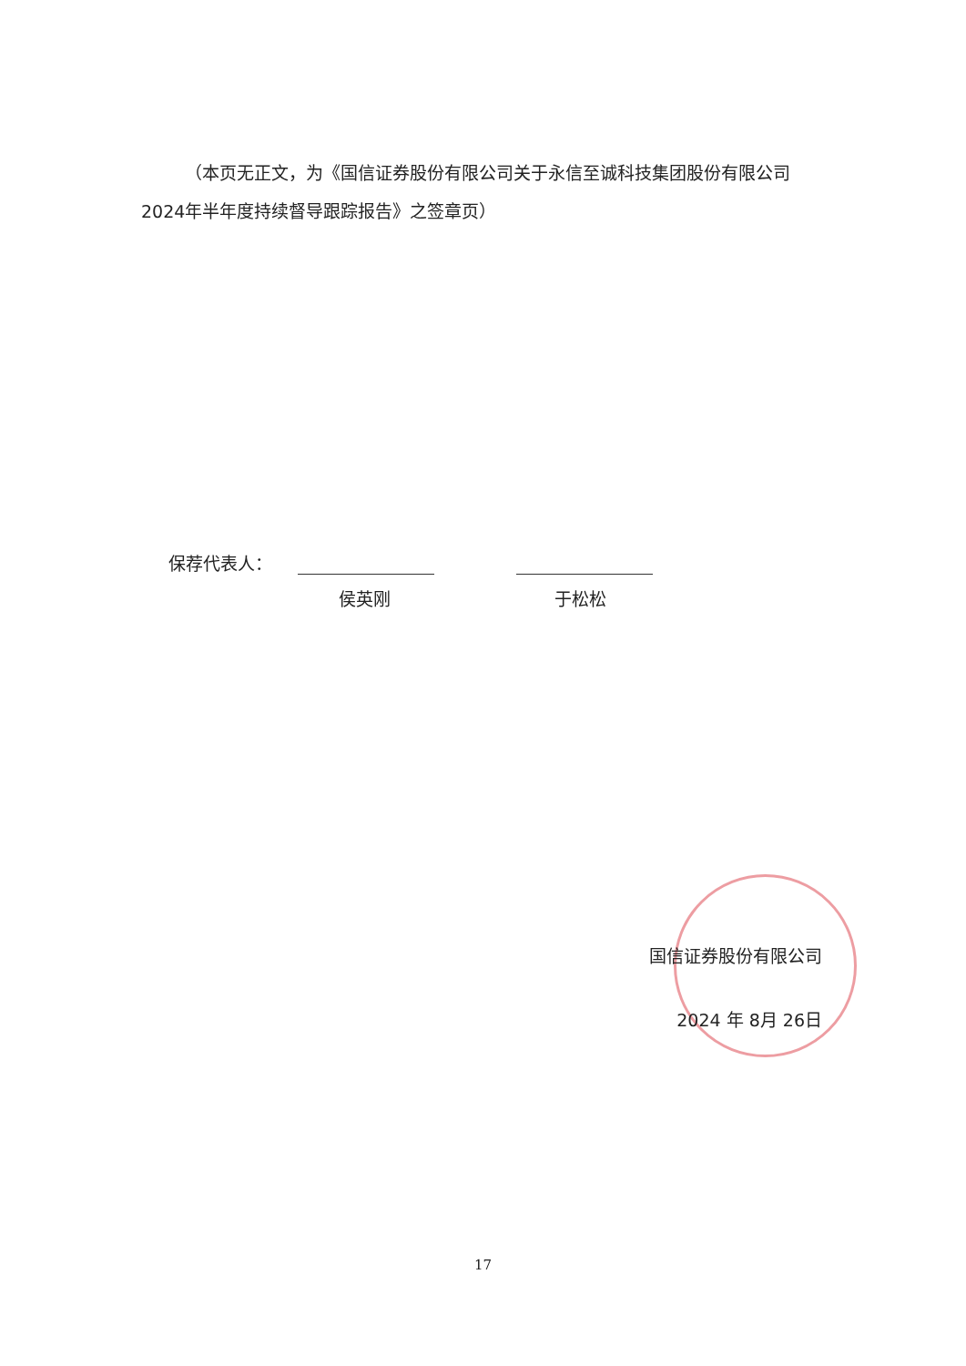（本页无正文，为《国信证券股份有限公司关于永信至诚科技集团股份有限公司2024年半年度持续督导跟踪报告》之签章页）
保荐代表人：
侯英刚 于松松
国信证券股份有限公司
2024 年 8月 26日
17